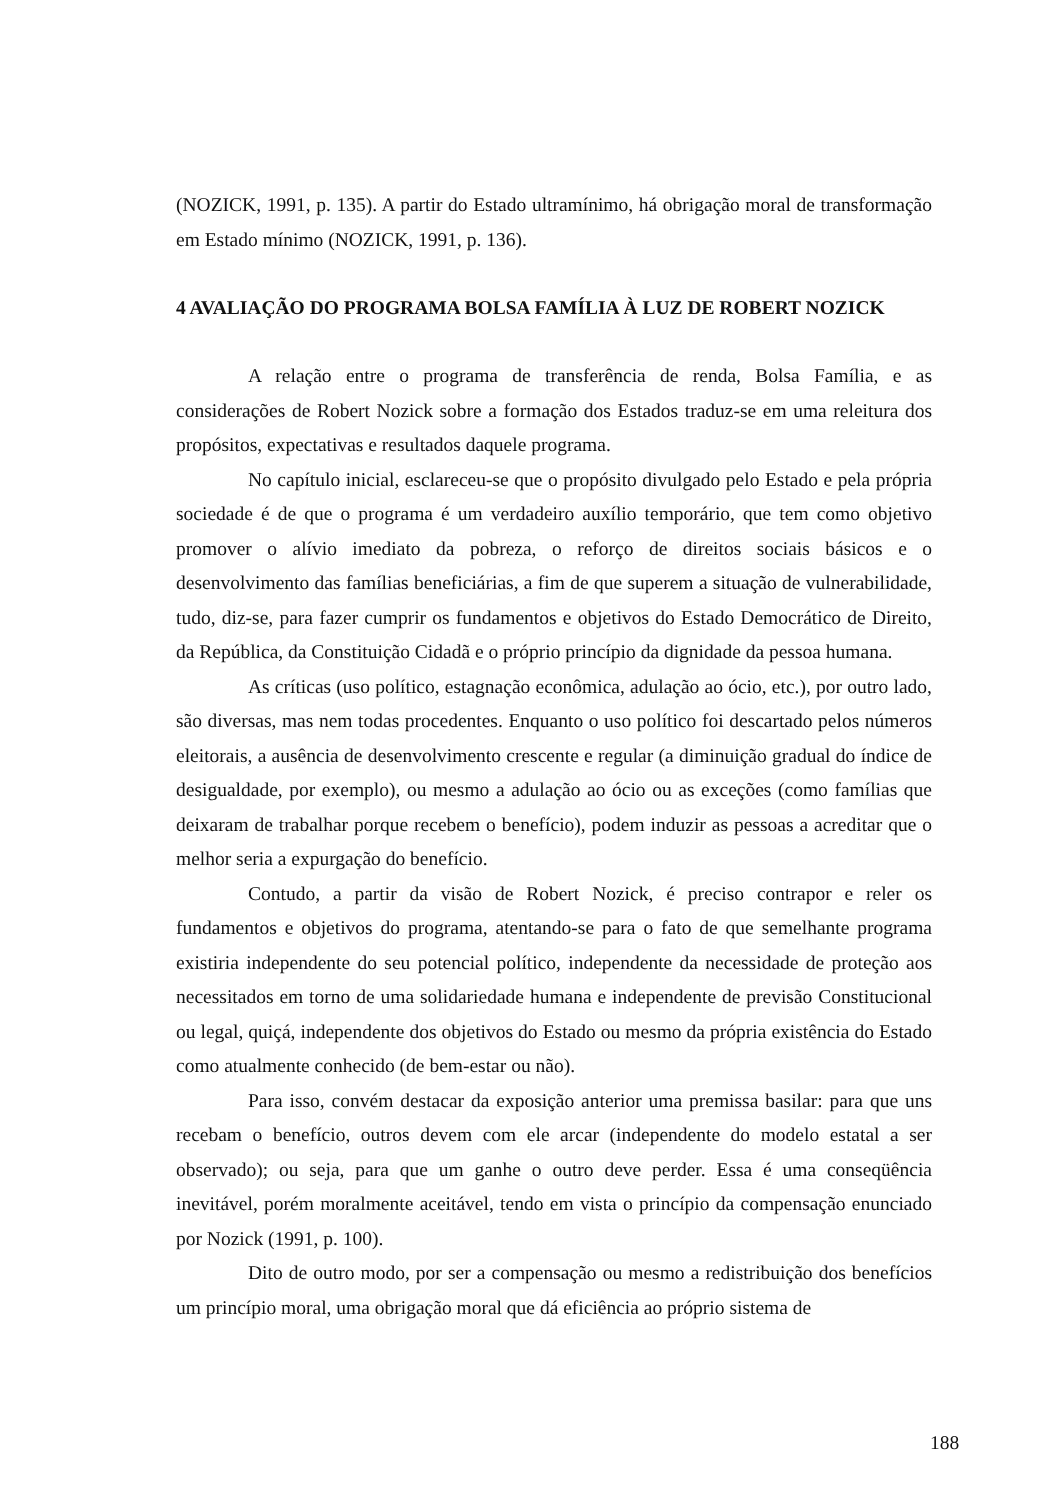(NOZICK, 1991, p. 135). A partir do Estado ultramínimo, há obrigação moral de transformação em Estado mínimo (NOZICK, 1991, p. 136).
4 AVALIAÇÃO DO PROGRAMA BOLSA FAMÍLIA À LUZ DE ROBERT NOZICK
A relação entre o programa de transferência de renda, Bolsa Família, e as considerações de Robert Nozick sobre a formação dos Estados traduz-se em uma releitura dos propósitos, expectativas e resultados daquele programa.
No capítulo inicial, esclareceu-se que o propósito divulgado pelo Estado e pela própria sociedade é de que o programa é um verdadeiro auxílio temporário, que tem como objetivo promover o alívio imediato da pobreza, o reforço de direitos sociais básicos e o desenvolvimento das famílias beneficiárias, a fim de que superem a situação de vulnerabilidade, tudo, diz-se, para fazer cumprir os fundamentos e objetivos do Estado Democrático de Direito, da República, da Constituição Cidadã e o próprio princípio da dignidade da pessoa humana.
As críticas (uso político, estagnação econômica, adulação ao ócio, etc.), por outro lado, são diversas, mas nem todas procedentes. Enquanto o uso político foi descartado pelos números eleitorais, a ausência de desenvolvimento crescente e regular (a diminuição gradual do índice de desigualdade, por exemplo), ou mesmo a adulação ao ócio ou as exceções (como famílias que deixaram de trabalhar porque recebem o benefício), podem induzir as pessoas a acreditar que o melhor seria a expurgação do benefício.
Contudo, a partir da visão de Robert Nozick, é preciso contrapor e reler os fundamentos e objetivos do programa, atentando-se para o fato de que semelhante programa existiria independente do seu potencial político, independente da necessidade de proteção aos necessitados em torno de uma solidariedade humana e independente de previsão Constitucional ou legal, quiçá, independente dos objetivos do Estado ou mesmo da própria existência do Estado como atualmente conhecido (de bem-estar ou não).
Para isso, convém destacar da exposição anterior uma premissa basilar: para que uns recebam o benefício, outros devem com ele arcar (independente do modelo estatal a ser observado); ou seja, para que um ganhe o outro deve perder. Essa é uma conseqüência inevitável, porém moralmente aceitável, tendo em vista o princípio da compensação enunciado por Nozick (1991, p. 100).
Dito de outro modo, por ser a compensação ou mesmo a redistribuição dos benefícios um princípio moral, uma obrigação moral que dá eficiência ao próprio sistema de
188